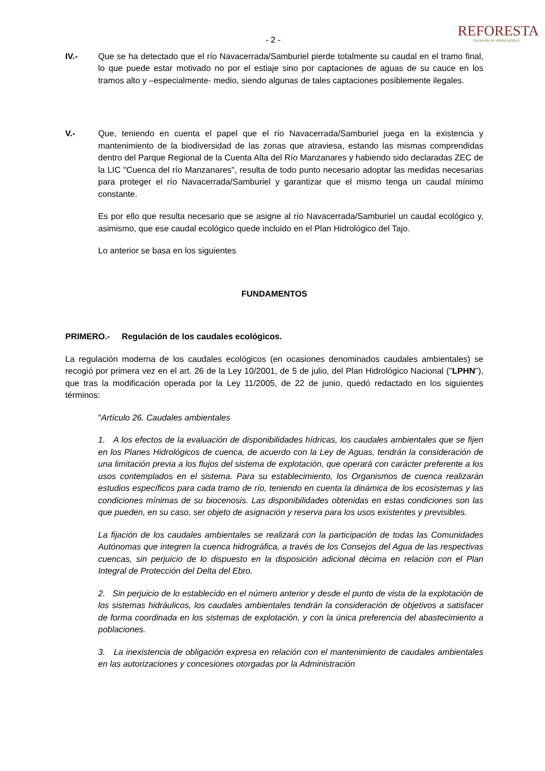- 2 -
REFORESTA
Declarada de utilidad pública
IV.- Que se ha detectado que el río Navacerrada/Samburiel pierde totalmente su caudal en el tramo final, lo que puede estar motivado no por el estiaje sino por captaciones de aguas de su cauce en los tramos alto y –especialmente- medio, siendo algunas de tales captaciones posiblemente ilegales.
V.- Que, teniendo en cuenta el papel que el río Navacerrada/Samburiel juega en la existencia y mantenimiento de la biodiversidad de las zonas que atraviesa, estando las mismas comprendidas dentro del Parque Regional de la Cuenta Alta del Río Manzanares y habiendo sido declaradas ZEC de la LIC "Cuenca del río Manzanares", resulta de todo punto necesario adoptar las medidas necesarias para proteger el río Navacerrada/Samburiel y garantizar que el mismo tenga un caudal mínimo constante.
Es por ello que resulta necesario que se asigne al río Navacerrada/Samburiel un caudal ecológico y, asimismo, que ese caudal ecológico quede incluido en el Plan Hidrológico del Tajo.
Lo anterior se basa en los siguientes
FUNDAMENTOS
PRIMERO.- Regulación de los caudales ecológicos.
La regulación moderna de los caudales ecológicos (en ocasiones denominados caudales ambientales) se recogió por primera vez en el art. 26 de la Ley 10/2001, de 5 de julio, del Plan Hidrológico Nacional ("LPHN"), que tras la modificación operada por la Ley 11/2005, de 22 de junio, quedó redactado en los siguientes términos:
"Artículo 26. Caudales ambientales
1. A los efectos de la evaluación de disponibilidades hídricas, los caudales ambientales que se fijen en los Planes Hidrológicos de cuenca, de acuerdo con la Ley de Aguas, tendrán la consideración de una limitación previa a los flujos del sistema de explotación, que operará con carácter preferente a los usos contemplados en el sistema. Para su establecimiento, los Organismos de cuenca realizarán estudios específicos para cada tramo de río, teniendo en cuenta la dinámica de los ecosistemas y las condiciones mínimas de su biocenosis. Las disponibilidades obtenidas en estas condiciones son las que pueden, en su caso, ser objeto de asignación y reserva para los usos existentes y previsibles.
La fijación de los caudales ambientales se realizará con la participación de todas las Comunidades Autónomas que integren la cuenca hidrográfica, a través de los Consejos del Agua de las respectivas cuencas, sin perjuicio de lo dispuesto en la disposición adicional décima en relación con el Plan Integral de Protección del Delta del Ebro.
2. Sin perjuicio de lo establecido en el número anterior y desde el punto de vista de la explotación de los sistemas hidráulicos, los caudales ambientales tendrán la consideración de objetivos a satisfacer de forma coordinada en los sistemas de explotación, y con la única preferencia del abastecimiento a poblaciones.
3. La inexistencia de obligación expresa en relación con el mantenimiento de caudales ambientales en las autorizaciones y concesiones otorgadas por la Administración